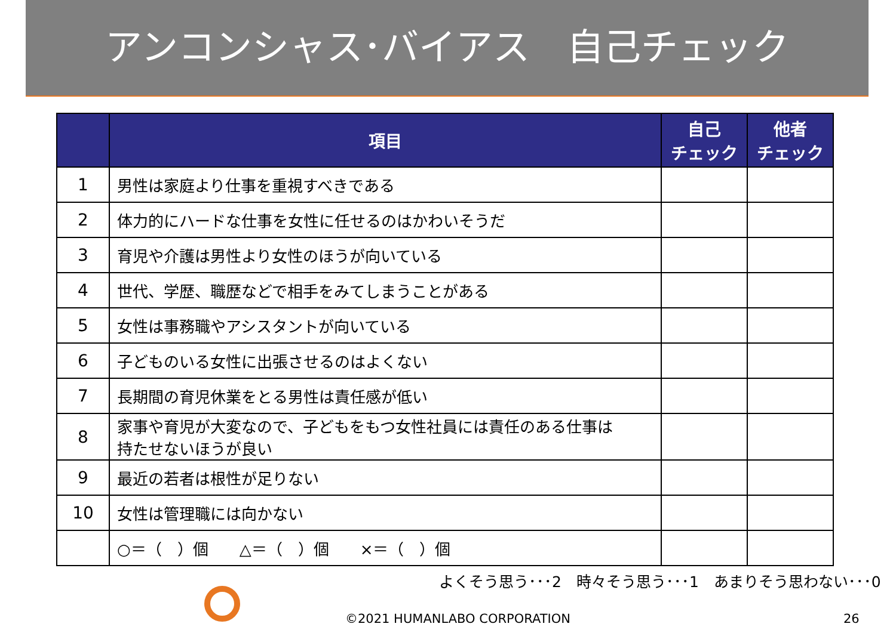アンコンシャス･バイアス　自己チェック
| | 項目 | 自己 チェック | 他者 チェック |
| --- | --- | --- | --- |
| 1 | 男性は家庭より仕事を重視すべきである | | |
| 2 | 体力的にハードな仕事を女性に任せるのはかわいそうだ | | |
| 3 | 育児や介護は男性より女性のほうが向いている | | |
| 4 | 世代、学歴、職歴などで相手をみてしまうことがある | | |
| 5 | 女性は事務職やアシスタントが向いている | | |
| 6 | 子どものいる女性に出張させるのはよくない | | |
| 7 | 長期間の育児休業をとる男性は責任感が低い | | |
| 8 | 家事や育児が大変なので、子どもをもつ女性社員には責任のある仕事は 持たせないほうが良い | | |
| 9 | 最近の若者は根性が足りない | | |
| 10 | 女性は管理職には向かない | | |
| | ○＝（ ）個 △＝（ ）個 ×＝（ ）個 | | |
よくそう思う･･･2　時々そう思う･･･1　あまりそう思わない･･･0
©2021 HUMANLABO CORPORATION 26